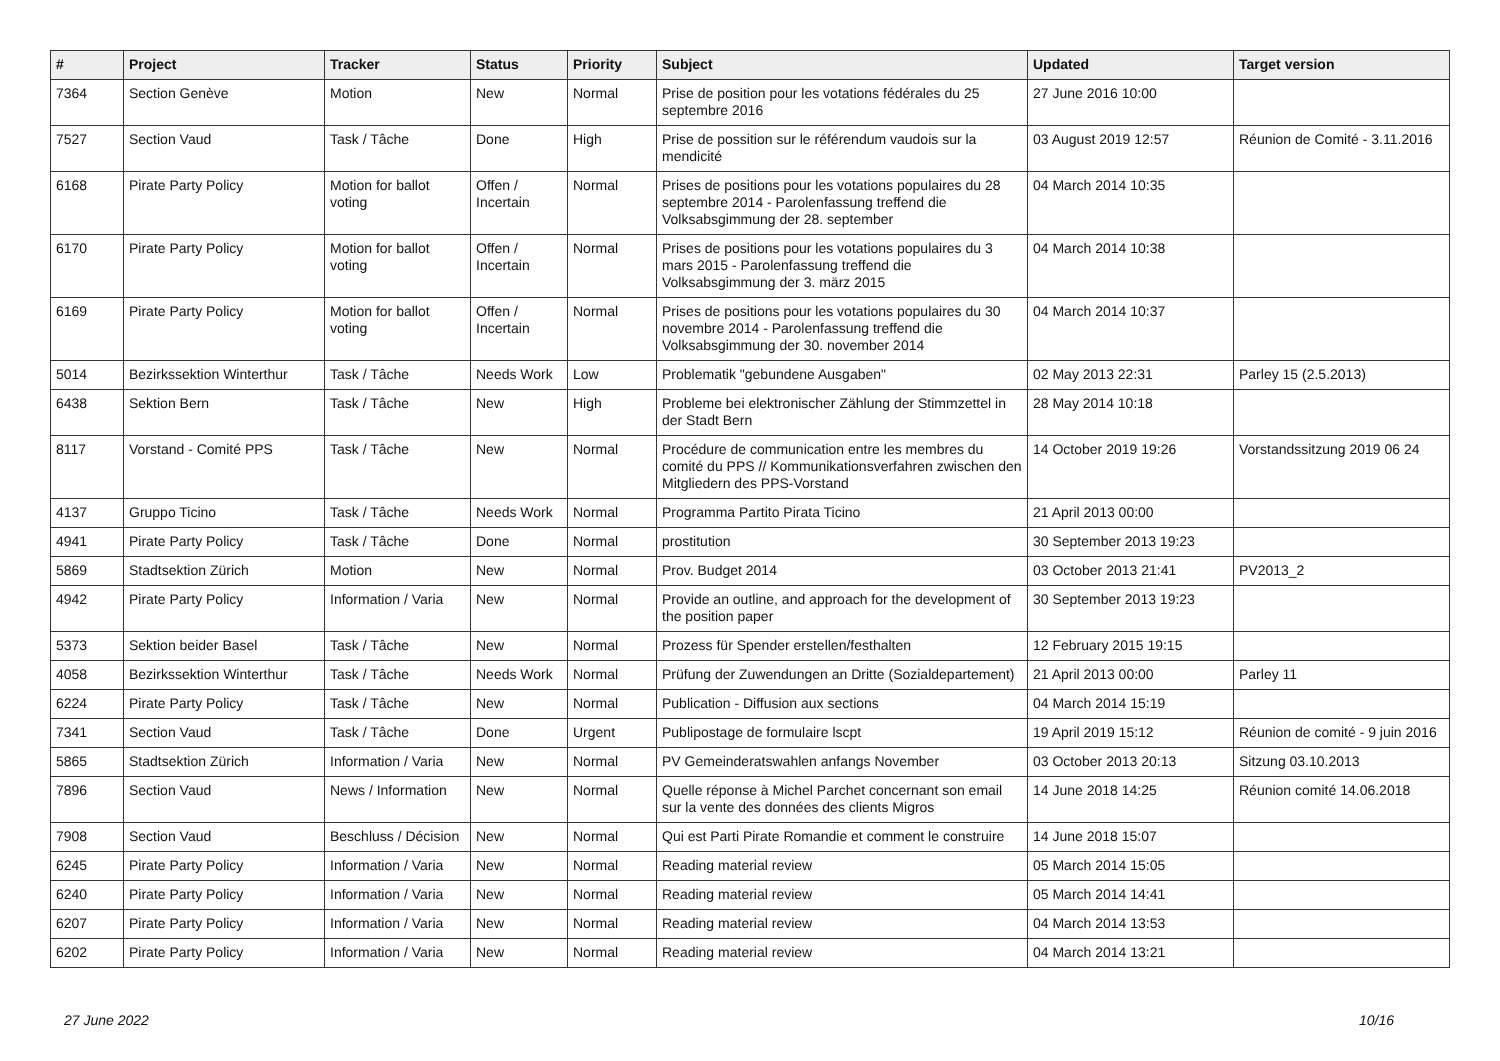| # | Project | Tracker | Status | Priority | Subject | Updated | Target version |
| --- | --- | --- | --- | --- | --- | --- | --- |
| 7364 | Section Genève | Motion | New | Normal | Prise de position pour les votations fédérales du 25 septembre 2016 | 27 June 2016 10:00 | |
| 7527 | Section Vaud | Task / Tâche | Done | High | Prise de possition sur le référendum vaudois sur la mendicité | 03 August 2019 12:57 | Réunion de Comité - 3.11.2016 |
| 6168 | Pirate Party Policy | Motion for ballot voting | Offen / Incertain | Normal | Prises de positions pour les votations populaires du 28 septembre 2014 - Parolenfassung treffend die Volksabsgimmung der 28. september | 04 March 2014 10:35 | |
| 6170 | Pirate Party Policy | Motion for ballot voting | Offen / Incertain | Normal | Prises de positions pour les votations populaires du 3 mars 2015 - Parolenfassung treffend die Volksabsgimmung der 3. märz 2015 | 04 March 2014 10:38 | |
| 6169 | Pirate Party Policy | Motion for ballot voting | Offen / Incertain | Normal | Prises de positions pour les votations populaires du 30 novembre 2014 - Parolenfassung treffend die Volksabsgimmung der 30. november 2014 | 04 March 2014 10:37 | |
| 5014 | Bezirkssektion Winterthur | Task / Tâche | Needs Work | Low | Problematik "gebundene Ausgaben" | 02 May 2013 22:31 | Parley 15 (2.5.2013) |
| 6438 | Sektion Bern | Task / Tâche | New | High | Probleme bei elektronischer Zählung der Stimmzettel in der Stadt Bern | 28 May 2014 10:18 | |
| 8117 | Vorstand - Comité PPS | Task / Tâche | New | Normal | Procédure de communication entre les membres du comité du PPS // Kommunikationsverfahren zwischen den Mitgliedern des PPS-Vorstand | 14 October 2019 19:26 | Vorstandssitzung 2019 06 24 |
| 4137 | Gruppo Ticino | Task / Tâche | Needs Work | Normal | Programma Partito Pirata Ticino | 21 April 2013 00:00 | |
| 4941 | Pirate Party Policy | Task / Tâche | Done | Normal | prostitution | 30 September 2013 19:23 | |
| 5869 | Stadtsektion Zürich | Motion | New | Normal | Prov. Budget 2014 | 03 October 2013 21:41 | PV2013_2 |
| 4942 | Pirate Party Policy | Information / Varia | New | Normal | Provide an outline, and approach for the development of the position paper | 30 September 2013 19:23 | |
| 5373 | Sektion beider Basel | Task / Tâche | New | Normal | Prozess für Spender erstellen/festhalten | 12 February 2015 19:15 | |
| 4058 | Bezirkssektion Winterthur | Task / Tâche | Needs Work | Normal | Prüfung der Zuwendungen an Dritte (Sozialdepartement) | 21 April 2013 00:00 | Parley 11 |
| 6224 | Pirate Party Policy | Task / Tâche | New | Normal | Publication - Diffusion aux sections | 04 March 2014 15:19 | |
| 7341 | Section Vaud | Task / Tâche | Done | Urgent | Publipostage de formulaire lscpt | 19 April 2019 15:12 | Réunion de comité - 9 juin 2016 |
| 5865 | Stadtsektion Zürich | Information / Varia | New | Normal | PV Gemeinderatswahlen anfangs November | 03 October 2013 20:13 | Sitzung 03.10.2013 |
| 7896 | Section Vaud | News / Information | New | Normal | Quelle réponse à Michel Parchet concernant son email sur la vente des données des clients Migros | 14 June 2018 14:25 | Réunion comité 14.06.2018 |
| 7908 | Section Vaud | Beschluss / Décision | New | Normal | Qui est Parti Pirate Romandie et comment le construire | 14 June 2018 15:07 | |
| 6245 | Pirate Party Policy | Information / Varia | New | Normal | Reading material review | 05 March 2014 15:05 | |
| 6240 | Pirate Party Policy | Information / Varia | New | Normal | Reading material review | 05 March 2014 14:41 | |
| 6207 | Pirate Party Policy | Information / Varia | New | Normal | Reading material review | 04 March 2014 13:53 | |
| 6202 | Pirate Party Policy | Information / Varia | New | Normal | Reading material review | 04 March 2014 13:21 | |
27 June 2022 10/16